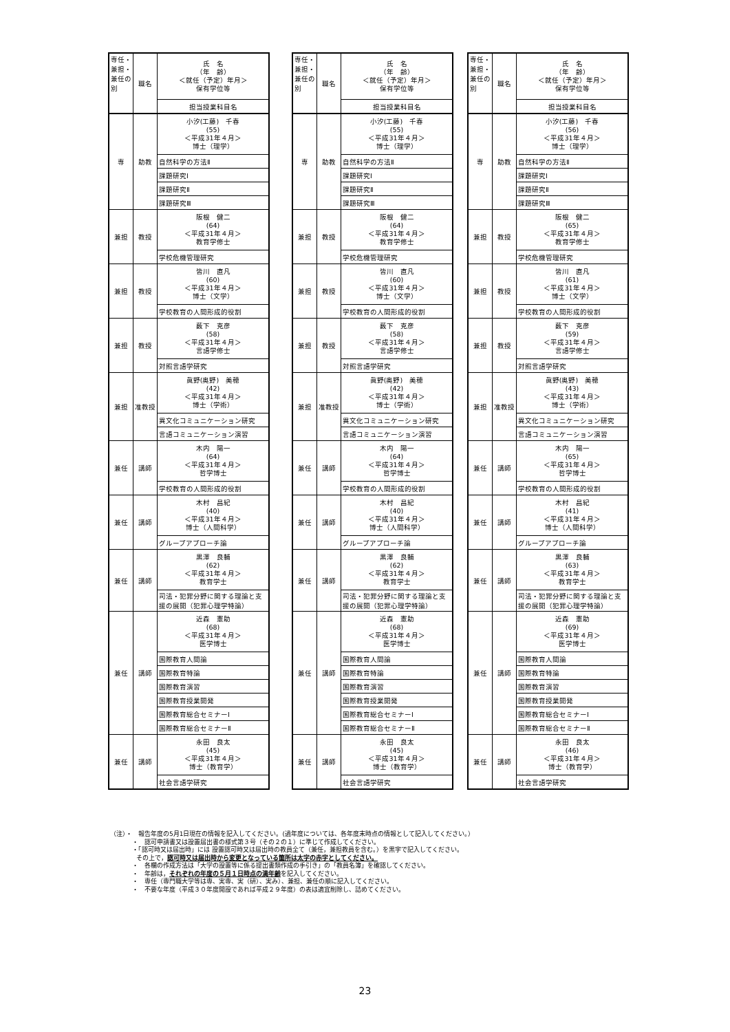| 専任・兼担・兼任の別 | 職名 | 氏 名 （年 齢） ＜就任（予定）年月＞ 保有学位等 |
| | | 担当授業科目名 |
| 専 | 助教 | 小汐(工藤) 千春 (55) ＜平成31年４月＞ 博士（理学） |
| | | 自然科学の方法Ⅱ |
| | | 課題研究Ⅰ |
| | | 課題研究Ⅱ |
| | | 課題研究Ⅲ |
| 兼担 | 教授 | 阪根 健二 (64) ＜平成31年４月＞ 教育学修士 |
| | | 学校危機管理研究 |
| 兼担 | 教授 | 皆川 直凡 (60) ＜平成31年４月＞ 博士（文学） |
| | | 学校教育の人間形成的役割 |
| 兼担 | 教授 | 薮下 克彦 (58) ＜平成31年４月＞ 言語学修士 |
| | | 対照言語学研究 |
| 兼担 | 准教授 | 眞野(奥野) 美穂 (42) ＜平成31年４月＞ 博士（学術） |
| | | 異文化コミュニケーション研究 |
| | | 言語コミュニケーション演習 |
| 兼任 | 講師 | 木内 陽一 (64) ＜平成31年４月＞ 哲学博士 |
| | | 学校教育の人間形成的役割 |
| 兼任 | 講師 | 木村 昌紀 (40) ＜平成31年４月＞ 博士（人間科学） |
| | | グループアプローチ論 |
| 兼任 | 講師 | 黒澤 良輔 (62) ＜平成31年４月＞ 教育学士 |
| | | 司法・犯罪分野に関する理論と支援の展開（犯罪心理学特論） |
| 兼任 | 講師 | 近森 憲助 (68) ＜平成31年４月＞ 医学博士 |
| | | 国際教育人間論 |
| | | 国際教育特論 |
| | | 国際教育演習 |
| | | 国際教育授業開発 |
| | | 国際教育総合セミナーⅠ |
| | | 国際教育総合セミナーⅡ |
| 兼任 | 講師 | 永田 良太 (45) ＜平成31年４月＞ 博士（教育学） |
| | | 社会言語学研究 |
| 専任・兼担・兼任の別 | 職名 | 氏 名 （年 齢） ＜就任（予定）年月＞ 保有学位等 |
| | | 担当授業科目名 |
| 専 | 助教 | 小汐(工藤) 千春 (55) ＜平成31年４月＞ 博士（理学） |
| | | 自然科学の方法Ⅱ |
| | | 課題研究Ⅰ |
| | | 課題研究Ⅱ |
| | | 課題研究Ⅲ |
| 兼担 | 教授 | 阪根 健二 (64) ＜平成31年４月＞ 教育学修士 |
| | | 学校危機管理研究 |
| 兼担 | 教授 | 皆川 直凡 (60) ＜平成31年４月＞ 博士（文学） |
| | | 学校教育の人間形成的役割 |
| 兼担 | 教授 | 薮下 克彦 (58) ＜平成31年４月＞ 言語学修士 |
| | | 対照言語学研究 |
| 兼担 | 准教授 | 眞野(奥野) 美穂 (42) ＜平成31年４月＞ 博士（学術） |
| | | 異文化コミュニケーション研究 |
| | | 言語コミュニケーション演習 |
| 兼任 | 講師 | 木内 陽一 (64) ＜平成31年４月＞ 哲学博士 |
| | | 学校教育の人間形成的役割 |
| 兼任 | 講師 | 木村 昌紀 (40) ＜平成31年４月＞ 博士（人間科学） |
| | | グループアプローチ論 |
| 兼任 | 講師 | 黒澤 良輔 (62) ＜平成31年４月＞ 教育学士 |
| | | 司法・犯罪分野に関する理論と支援の展開（犯罪心理学特論） |
| 兼任 | 講師 | 近森 憲助 (68) ＜平成31年４月＞ 医学博士 |
| | | 国際教育人間論 |
| | | 国際教育特論 |
| | | 国際教育演習 |
| | | 国際教育授業開発 |
| | | 国際教育総合セミナーⅠ |
| | | 国際教育総合セミナーⅡ |
| 兼任 | 講師 | 永田 良太 (45) ＜平成31年４月＞ 博士（教育学） |
| | | 社会言語学研究 |
| 専任・兼担・兼任の別 | 職名 | 氏 名 （年 齢） ＜就任（予定）年月＞ 保有学位等 |
| | | 担当授業科目名 |
| 専 | 助教 | 小汐(工藤) 千春 (56) ＜平成31年４月＞ 博士（理学） |
| | | 自然科学の方法Ⅱ |
| | | 課題研究Ⅰ |
| | | 課題研究Ⅱ |
| | | 課題研究Ⅲ |
| 兼担 | 教授 | 阪根 健二 (65) ＜平成31年４月＞ 教育学修士 |
| | | 学校危機管理研究 |
| 兼担 | 教授 | 皆川 直凡 (61) ＜平成31年４月＞ 博士（文学） |
| | | 学校教育の人間形成的役割 |
| 兼担 | 教授 | 薮下 克彦 (59) ＜平成31年４月＞ 言語学修士 |
| | | 対照言語学研究 |
| 兼担 | 准教授 | 眞野(奥野) 美穂 (43) ＜平成31年４月＞ 博士（学術） |
| | | 異文化コミュニケーション研究 |
| | | 言語コミュニケーション演習 |
| 兼任 | 講師 | 木内 陽一 (65) ＜平成31年４月＞ 哲学博士 |
| | | 学校教育の人間形成的役割 |
| 兼任 | 講師 | 木村 昌紀 (41) ＜平成31年４月＞ 博士（人間科学） |
| | | グループアプローチ論 |
| 兼任 | 講師 | 黒澤 良輔 (63) ＜平成31年４月＞ 教育学士 |
| | | 司法・犯罪分野に関する理論と支援の展開（犯罪心理学特論） |
| 兼任 | 講師 | 近森 憲助 (69) ＜平成31年４月＞ 医学博士 |
| | | 国際教育人間論 |
| | | 国際教育特論 |
| | | 国際教育演習 |
| | | 国際教育授業開発 |
| | | 国際教育総合セミナーⅠ |
| | | 国際教育総合セミナーⅡ |
| 兼任 | 講師 | 永田 良太 (46) ＜平成31年４月＞ 博士（教育学） |
| | | 社会言語学研究 |
（注）・　報告年度の5月1日現在の情報を記入してください。(過年度については、各年度末時点の情報として記入してください。）
・　認可申請書又は設置届出書の様式第３号（その２の１）に準じて作成してください。
・「認可時又は届出時」には 設置認可時又は届出時の教員全て（兼任，兼担教員を含む。）を黒字で記入してください。
その上で，認可時又は届出時から変更となっている箇所は太字の赤字としてください。
・　各欄の作成方法は「大学の設置等に係る提出書類作成の手引き」の「教員名簿」を確認してください。
・　年齢は，それぞれの年度の５月１日時点の満年齢を記入してください。
・　専任（専門職大学等は専、実専、実（研）、実み）、兼担、兼任の順に記入してください。
・　不要な年度（平成３０年度開設であれば平成２９年度）の表は適宜削除し、詰めてください。
23